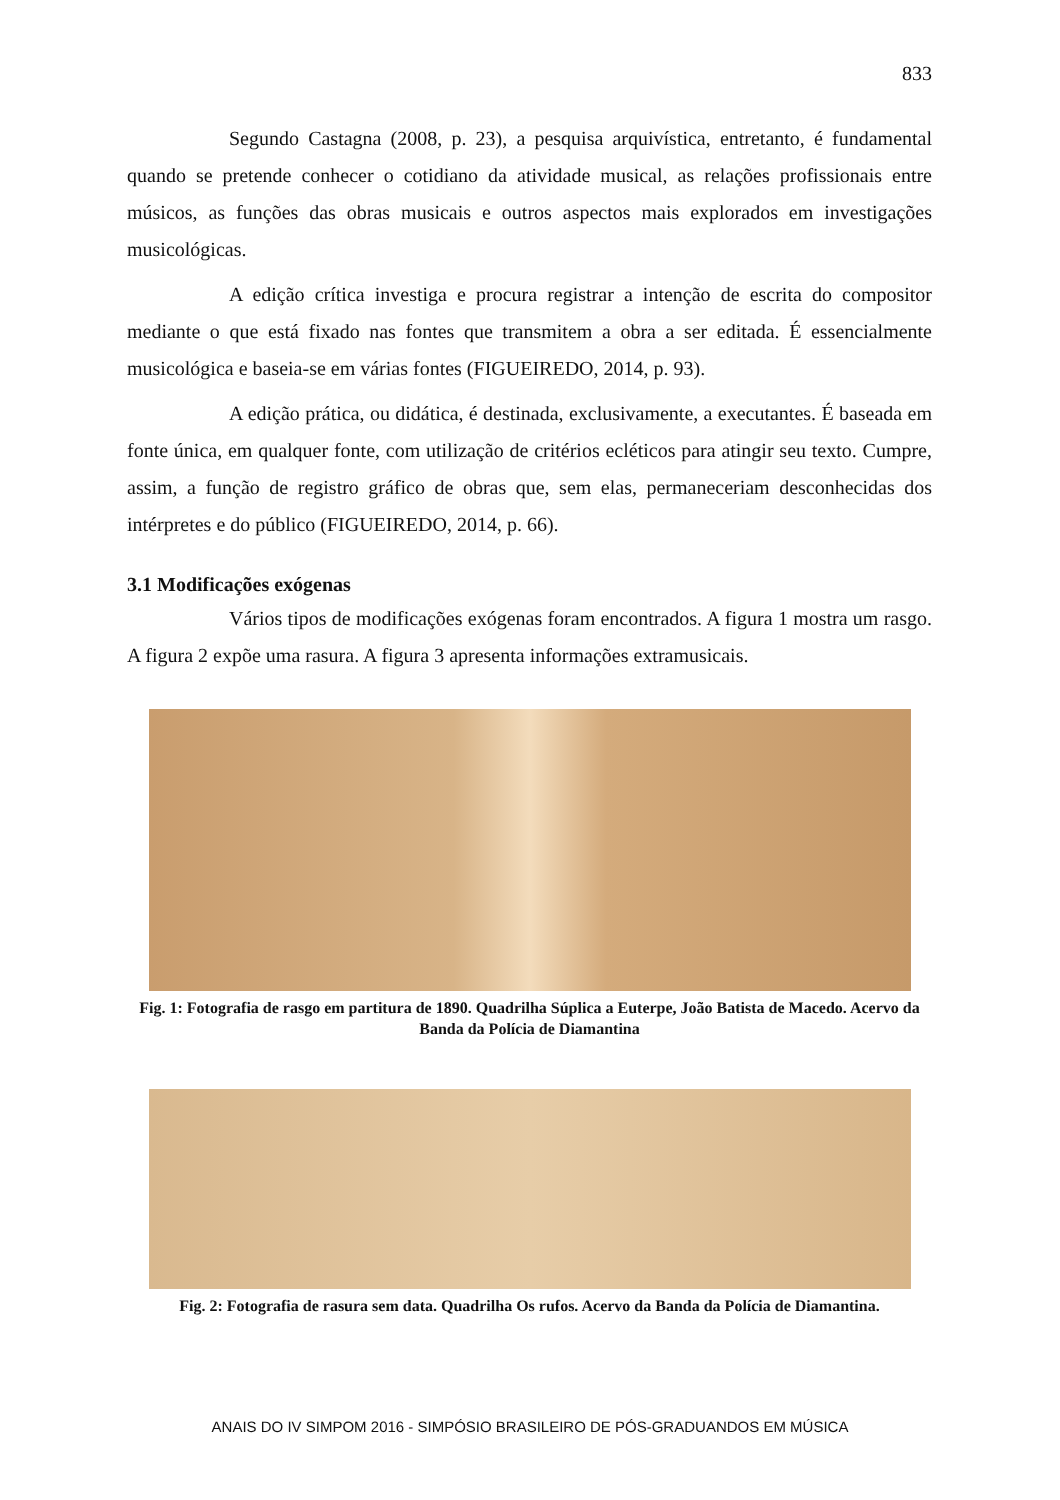833
Segundo Castagna (2008, p. 23), a pesquisa arquivística, entretanto, é fundamental quando se pretende conhecer o cotidiano da atividade musical, as relações profissionais entre músicos, as funções das obras musicais e outros aspectos mais explorados em investigações musicológicas.
A edição crítica investiga e procura registrar a intenção de escrita do compositor mediante o que está fixado nas fontes que transmitem a obra a ser editada. É essencialmente musicológica e baseia-se em várias fontes (FIGUEIREDO, 2014, p. 93).
A edição prática, ou didática, é destinada, exclusivamente, a executantes. É baseada em fonte única, em qualquer fonte, com utilização de critérios ecléticos para atingir seu texto. Cumpre, assim, a função de registro gráfico de obras que, sem elas, permaneceriam desconhecidas dos intérpretes e do público (FIGUEIREDO, 2014, p. 66).
3.1 Modificações exógenas
Vários tipos de modificações exógenas foram encontrados. A figura 1 mostra um rasgo. A figura 2 expõe uma rasura. A figura 3 apresenta informações extramusicais.
Fig. 1: Fotografia de rasgo em partitura de 1890. Quadrilha Súplica a Euterpe, João Batista de Macedo. Acervo da Banda da Polícia de Diamantina
Fig. 2: Fotografia de rasura sem data. Quadrilha Os rufos. Acervo da Banda da Polícia de Diamantina.
ANAIS DO IV SIMPOM 2016 - SIMPÓSIO BRASILEIRO DE PÓS-GRADUANDOS EM MÚSICA